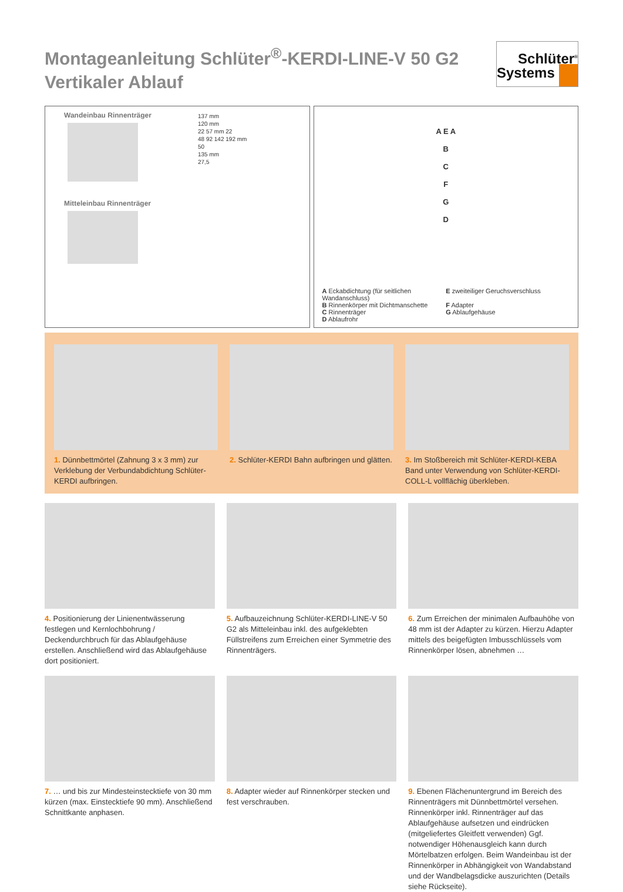Montageanleitung Schlüter<sup>®</sup>-KERDI-LINE-V 50 G2
Vertikaler Ablauf
Schlüter<sup>®</sup>
Systems
Wandeinbau Rinnenträger
Mitteleinbau Rinnenträger
137 mm
120 mm
22 57 mm 22
48 92 142 192 mm
50
135 mm
27,5
A E A
B
C
F
G
D
A Eckabdichtung (für seitlichen Wandanschluss)
E zweiteiliger Geruchsverschluss
B Rinnenkörper mit Dichtmanschette
F Adapter
C Rinnenträger
G Ablaufgehäuse
D Ablaufrohr
1. Dünnbettmörtel (Zahnung 3 x 3 mm) zur Verklebung der Verbundabdichtung Schlüter-KERDI aufbringen.
2. Schlüter-KERDI Bahn aufbringen und glätten.
3. Im Stoßbereich mit Schlüter-KERDI-KEBA Band unter Verwendung von Schlüter-KERDI-COLL-L vollflächig überkleben.
4. Positionierung der Linienentwässerung festlegen und Kernlochbohrung / Deckendurchbruch für das Ablaufgehäuse erstellen. Anschließend wird das Ablaufgehäuse dort positioniert.
5. Aufbauzeichnung Schlüter-KERDI-LINE-V 50 G2 als Mitteleinbau inkl. des aufgeklebten Füllstreifens zum Erreichen einer Symmetrie des Rinnenträgers.
6. Zum Erreichen der minimalen Aufbauhöhe von 48 mm ist der Adapter zu kürzen. Hierzu Adapter mittels des beigefügten Imbusschlüssels vom Rinnenkörper lösen, abnehmen …
7. … und bis zur Mindesteinstecktiefe von 30 mm kürzen (max. Einstecktiefe 90 mm). Anschließend Schnittkante anphasen.
8. Adapter wieder auf Rinnenkörper stecken und fest verschrauben.
9. Ebenen Flächenuntergrund im Bereich des Rinnenträgers mit Dünnbettmörtel versehen. Rinnenkörper inkl. Rinnenträger auf das Ablaufgehäuse aufsetzen und eindrücken (mitgeliefertes Gleitfett verwenden) Ggf. notwendiger Höhenausgleich kann durch Mörtelbatzen erfolgen. Beim Wandeinbau ist der Rinnenkörper in Abhängigkeit von Wandabstand und der Wandbelagsdicke auszurichten (Details siehe Rückseite).